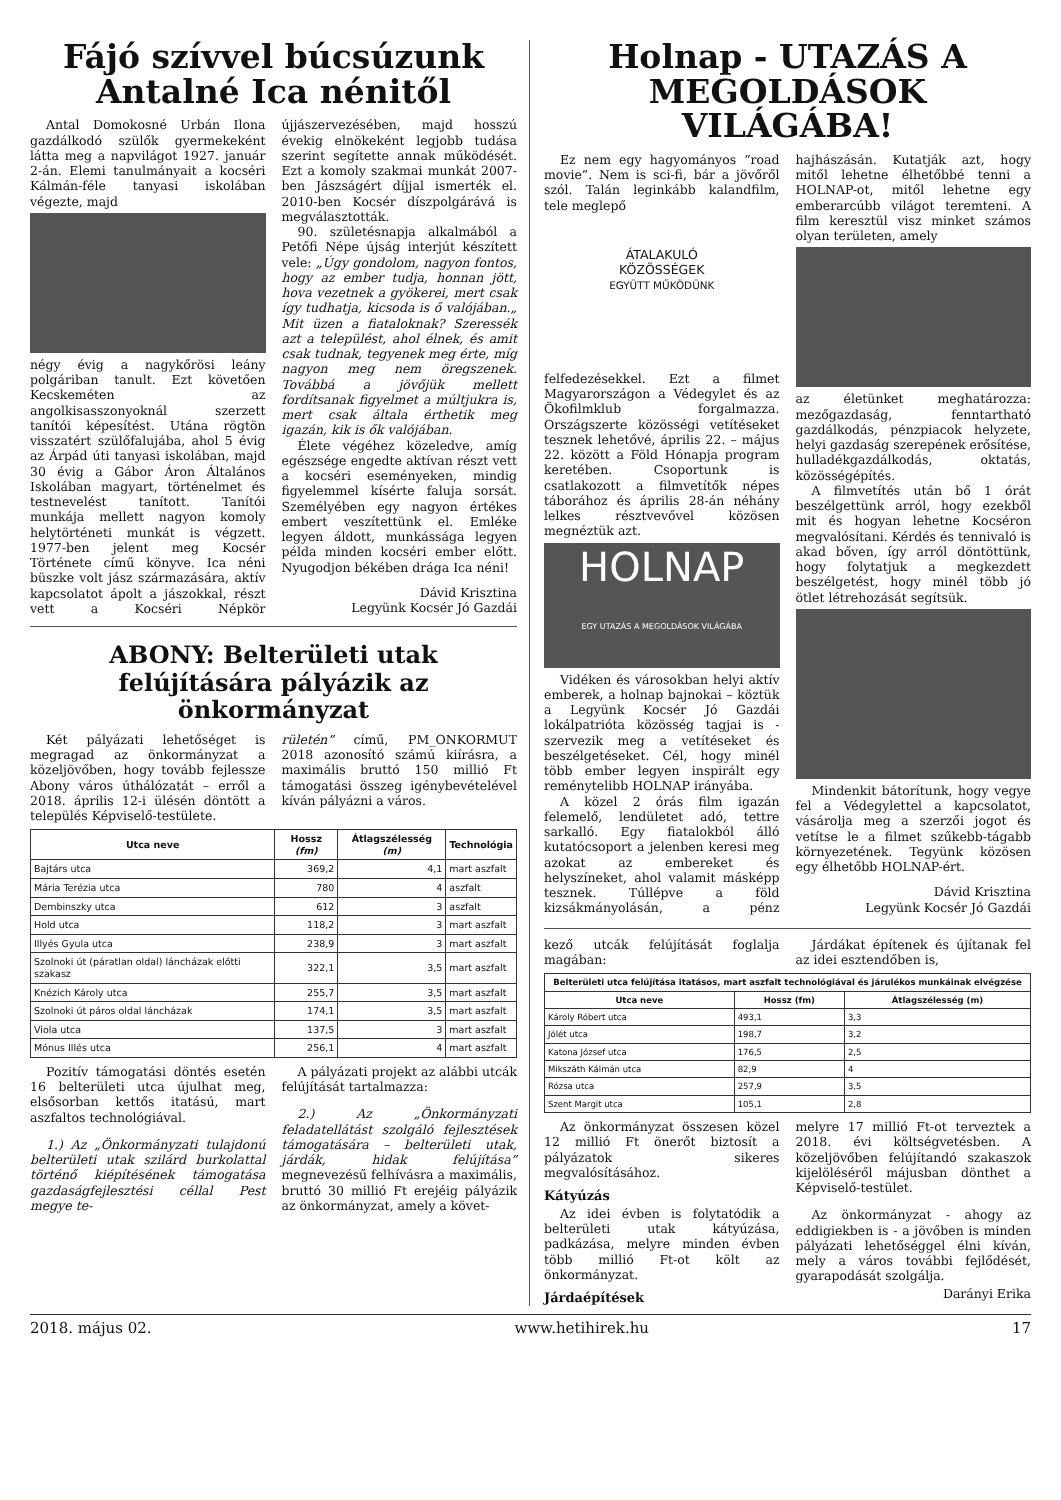Fájó szívvel búcsúzunk Antalné Ica nénitől
Antal Domokosné Urbán Ilona gazdálkodó szülők gyermekeként látta meg a napvilágot 1927. január 2-án. Elemi tanulmányait a kocséri Kálmán-féle tanyasi iskolában végezte, majd
négy évig a nagykőrösi leány polgáriban tanult. Ezt követően Kecskeméten az angolkisasszonyoknál szerzett tanítói képesítést. Utána rögtön visszatért szülőfalujába, ahol 5 évig az Árpád úti tanyasi iskolában, majd 30 évig a Gábor Áron Általános Iskolában magyart, történelmet és testnevelést tanított. Tanítói munkája mellett nagyon komoly helytörténeti munkát is végzett. 1977-ben jelent meg Kocsér Története című könyve. Ica néni büszke volt jász származására, aktív kapcsolatot ápolt a jászokkal, részt vett a Kocséri Népkör újjászervezésében, majd hosszú évekig elnökeként legjobb tudása szerint segítette annak működését. Ezt a komoly szakmai munkát 2007-ben Jászságért díjjal ismerték el. 2010-ben Kocsér díszpolgárává is megválasztották.
90. születésnapja alkalmából a Petőfi Népe újság interjút készített vele: „Úgy gondolom, nagyon fontos, hogy az ember tudja, honnan jött, hova vezetnek a gyökerei, mert csak így tudhatja, kicsoda is ő valójában.„ Mit üzen a fiataloknak? Szeressék azt a települést, ahol élnek, és amit csak tudnak, tegyenek meg érte, míg nagyon meg nem öregszenek. Továbbá a jövőjük mellett fordítsanak figyelmet a múltjukra is, mert csak általa érthetik meg igazán, kik is ők valójában.
Élete végéhez közeledve, amíg egészsége engedte aktívan részt vett a kocséri eseményeken, mindig figyelemmel kísérte faluja sorsát. Személyében egy nagyon értékes embert veszítettünk el. Emléke legyen áldott, munkássága legyen példa minden kocséri ember előtt. Nyugodjon békében drága Ica néni!
Dávid Krisztina
Legyünk Kocsér Jó Gazdái
ABONY: Belterületi utak felújítására pályázik az önkormányzat
Két pályázati lehetőséget is megragad az önkormányzat a közeljövőben, hogy tovább fejlessze Abony város úthálózatát – erről a 2018. április 12-i ülésén döntött a település Képviselő-testülete.
rületén” című, PM_ONKORMUT 2018 azonosító számú kiírásra, a maximális bruttó 150 millió Ft támogatási összeg igénybevételével kíván pályázni a város.
| Utca neve | Hossz (fm) | Átlagszélesség (m) | Technológia |
| --- | --- | --- | --- |
| Bajtárs utca | 369,2 | 4,1 | mart aszfalt |
| Mária Terézia utca | 780 | 4 | aszfalt |
| Dembinszky utca | 612 | 3 | aszfalt |
| Hold utca | 118,2 | 3 | mart aszfalt |
| Illyés Gyula utca | 238,9 | 3 | mart aszfalt |
| Szolnoki út (páratlan oldal) láncházak előtti szakasz | 322,1 | 3,5 | mart aszfalt |
| Knézich Károly utca | 255,7 | 3,5 | mart aszfalt |
| Szolnoki út páros oldal láncházak | 174,1 | 3,5 | mart aszfalt |
| Viola utca | 137,5 | 3 | mart aszfalt |
| Mónus Illés utca | 256,1 | 4 | mart aszfalt |
Pozitív támogatási döntés esetén 16 belterületi utca újulhat meg, elsősorban kettős itatású, mart aszfaltos technológiával.
1.) Az „Önkormányzati tulajdonú belterületi utak szilárd burkolattal történő kiépítésének támogatása gazdaságfejlesztési céllal Pest megye te-
A pályázati projekt az alábbi utcák felújítását tartalmazza:
2.) Az „Önkormányzati feladatellátást szolgáló fejlesztések támogatására – belterületi utak, járdák, hidak felújítása” megnevezésű felhívásra a maximális, bruttó 30 millió Ft erejéig pályázik az önkormányzat, amely a követ-
Holnap - UTAZÁS A MEGOLDÁSOK VILÁGÁBA!
Ez nem egy hagyományos “road movie”. Nem is sci-fi, bár a jövőről szól. Talán leginkább kalandfilm, tele meglepő
ÁTALAKULÓ
KÖZÖSSÉGEK
EGYÜTT MŰKÖDÜNK
felfedezésekkel. Ezt a filmet Magyarországon a Védegylet és az Ökofilmklub forgalmazza. Országszerte közösségi vetítéseket tesznek lehetővé, április 22. – május 22. között a Föld Hónapja program keretében. Csoportunk is csatlakozott a filmvetítők népes táborához és április 28-án néhány lelkes résztvevővel közösen megnéztük azt.
HOLNAP
EGY UTAZÁS A MEGOLDÁSOK VILÁGÁBA
Vidéken és városokban helyi aktív emberek, a holnap bajnokai – köztük a Legyünk Kocsér Jó Gazdái lokálpatrióta közösség tagjai is - szervezik meg a vetítéseket és beszélgetéseket. Cél, hogy minél több ember legyen inspirált egy reménytelibb HOLNAP irányába.
A közel 2 órás film igazán felemelő, lendületet adó, tettre sarkalló. Egy fiatalokból álló kutatócsoport a jelenben keresi meg azokat az embereket és helyszíneket, ahol valamit másképp tesznek. Túllépve a föld kizsákmányolásán, a pénz hajhászásán. Kutatják azt, hogy mitől lehetne élhetőbbé tenni a HOLNAP-ot, mitől lehetne egy emberarcúbb világot teremteni. A film keresztül visz minket számos olyan területen, amely
az életünket meghatározza: mezőgazdaság, fenntartható gazdálkodás, pénzpiacok helyzete, helyi gazdaság szerepének erősítése, hulladékgazdálkodás, oktatás, közösségépítés.
A filmvetítés után bő 1 órát beszélgettünk arról, hogy ezekből mit és hogyan lehetne Kocséron megvalósítani. Kérdés és tennivaló is akad bőven, így arról döntöttünk, hogy folytatjuk a megkezdett beszélgetést, hogy minél több jó ötlet létrehozását segítsük.
Mindenkit bátorítunk, hogy vegye fel a Védegylettel a kapcsolatot, vásárolja meg a szerzői jogot és vetítse le a filmet szűkebb-tágabb környezetének. Tegyünk közösen egy élhetőbb HOLNAP-ért.
Dávid Krisztina
Legyünk Kocsér Jó Gazdái
kező utcák felújítását foglalja magában:
Járdákat építenek és újítanak fel az idei esztendőben is,
| Belterületi utca felújítása itatásos, mart aszfalt technológiával és járulékos munkáinak elvégzése | | |
| --- | --- | --- |
| Utca neve | Hossz (fm) | Átlagszélesség (m) |
| Károly Róbert utca | 493,1 | 3,3 |
| Jólét utca | 198,7 | 3,2 |
| Katona József utca | 176,5 | 2,5 |
| Mikszáth Kálmán utca | 82,9 | 4 |
| Rózsa utca | 257,9 | 3,5 |
| Szent Margit utca | 105,1 | 2,8 |
Az önkormányzat összesen közel 12 millió Ft önerőt biztosít a pályázatok sikeres megvalósításához.
Kátyúzás
Az idei évben is folytatódik a belterületi utak kátyúzása, padkázása, melyre minden évben több millió Ft-ot költ az önkormányzat.
Járdaépítések
melyre 17 millió Ft-ot terveztek a 2018. évi költségvetésben. A közeljövőben felújítandó szakaszok kijelöléséről májusban dönthet a Képviselő-testület.
Az önkormányzat - ahogy az eddigiekben is - a jövőben is minden pályázati lehetőséggel élni kíván, mely a város további fejlődését, gyarapodását szolgálja.
Darányi Erika
2018. május 02. www.hetihirek.hu 17